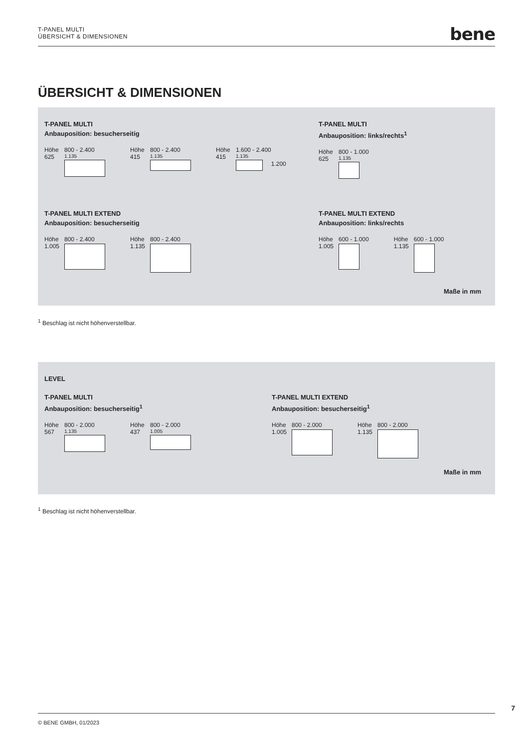T-PANEL MULTI
ÜBERSICHT & DIMENSIONEN
bene
ÜBERSICHT & DIMENSIONEN
T-PANEL MULTI
Anbauposition: besucherseitig
Höhe
625
800 - 2.400
1.135
Höhe
415
800 - 2.400
1.135
Höhe
415
1.600 - 2.400
1.135
1.200
T-PANEL MULTI
Anbauposition: links/rechts<sup>1</sup>
Höhe
625
800 - 1.000
1.135
T-PANEL MULTI EXTEND
Anbauposition: besucherseitig
Höhe
1.005
800 - 2.400
Höhe
1.135
800 - 2.400
T-PANEL MULTI EXTEND
Anbauposition: links/rechts
Höhe
1.005
600 - 1.000
Höhe
1.135
600 - 1.000
Maße in mm
<sup>1</sup> Beschlag ist nicht höhenverstellbar.
LEVEL
T-PANEL MULTI
Anbauposition: besucherseitig<sup>1</sup>
Höhe
567
800 - 2.000
1.135
Höhe
437
800 - 2.000
1.005
T-PANEL MULTI EXTEND
Anbauposition: besucherseitig<sup>1</sup>
Höhe
1.005
800 - 2.000
Höhe
1.135
800 - 2.000
Maße in mm
<sup>1</sup> Beschlag ist nicht höhenverstellbar.
7
© BENE GMBH, 01/2023